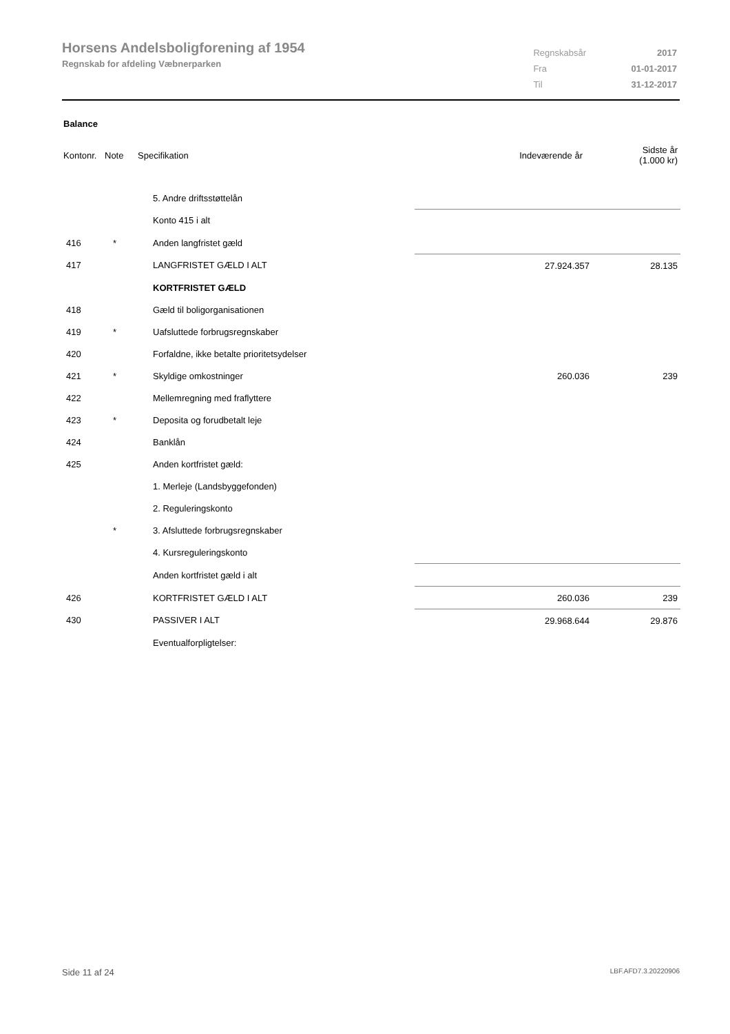Horsens Andelsboligforening af 1954
Regnskab for afdeling Væbnerparken
| Regnskabsår | 2017 |
| Fra | 01-01-2017 |
| Til | 31-12-2017 |
Balance
| Kontonr. | Note | Specifikation | Indeværende år | Sidste år (1.000 kr) |
| | | 5. Andre driftsstøttelån | | |
| | | Konto 415 i alt | | |
| 416 | * | Anden langfristet gæld | | |
| 417 | | LANGFRISTET GÆLD I ALT | 27.924.357 | 28.135 |
| | | KORTFRISTET GÆLD | | |
| 418 | | Gæld til boligorganisationen | | |
| 419 | * | Uafsluttede forbrugsregnskaber | | |
| 420 | | Forfaldne, ikke betalte prioritetsydelser | | |
| 421 | * | Skyldige omkostninger | 260.036 | 239 |
| 422 | | Mellemregning med fraflyttere | | |
| 423 | * | Deposita og forudbetalt leje | | |
| 424 | | Banklån | | |
| 425 | | Anden kortfristet gæld: | | |
| | | 1. Merleje (Landsbyggefonden) | | |
| | | 2. Reguleringskonto | | |
| | * | 3. Afsluttede forbrugsregnskaber | | |
| | | 4. Kursreguleringskonto | | |
| | | Anden kortfristet gæld i alt | | |
| 426 | | KORTFRISTET GÆLD I ALT | 260.036 | 239 |
| 430 | | PASSIVER I ALT | 29.968.644 | 29.876 |
| | | Eventualforpligtelser: | | |
Side 11 af 24 LBF.AFD7.3.20220906